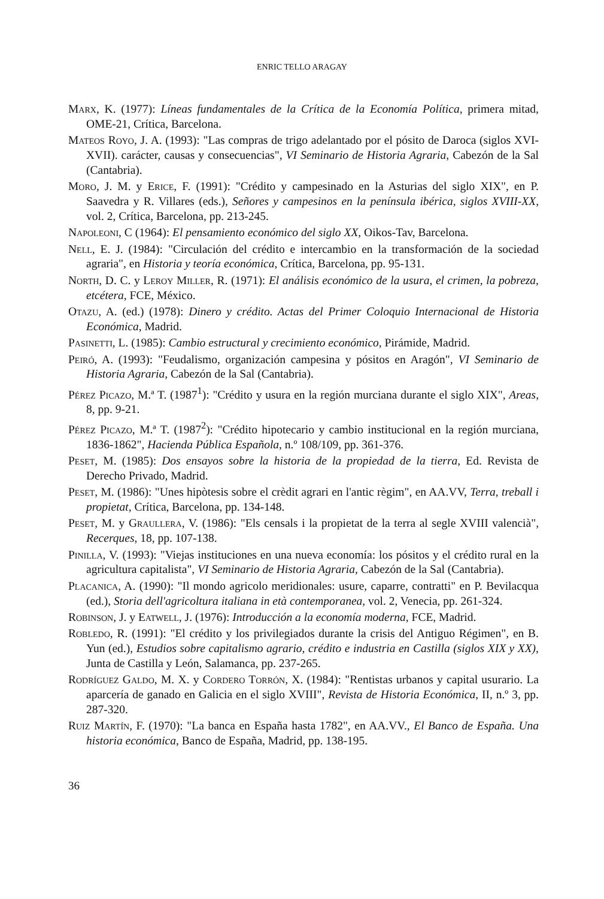ENRIC TELLO ARAGAY
Marx, K. (1977): Líneas fundamentales de la Crítica de la Economía Política, primera mitad, OME-21, Crítica, Barcelona.
Mateos Royo, J. A. (1993): "Las compras de trigo adelantado por el pósito de Daroca (siglos XVI-XVII). carácter, causas y consecuencias", VI Seminario de Historia Agraria, Cabezón de la Sal (Cantabria).
Moro, J. M. y Erice, F. (1991): "Crédito y campesinado en la Asturias del siglo XIX", en P. Saavedra y R. Villares (eds.), Señores y campesinos en la península ibérica, siglos XVIII-XX, vol. 2, Crítica, Barcelona, pp. 213-245.
Napoleoni, C (1964): El pensamiento económico del siglo XX, Oikos-Tav, Barcelona.
Nell, E. J. (1984): "Circulación del crédito e intercambio en la transformación de la sociedad agraria", en Historia y teoría económica, Crítica, Barcelona, pp. 95-131.
North, D. C. y Leroy Miller, R. (1971): El análisis económico de la usura, el crimen, la pobreza, etcétera, FCE, México.
Otazu, A. (ed.) (1978): Dinero y crédito. Actas del Primer Coloquio Internacional de Historia Económica, Madrid.
Pasinetti, L. (1985): Cambio estructural y crecimiento económico, Pirámide, Madrid.
Peiró, A. (1993): "Feudalismo, organización campesina y pósitos en Aragón", VI Seminario de Historia Agraria, Cabezón de la Sal (Cantabria).
Pérez Picazo, M.ª T. (1987<sup>1</sup>): "Crédito y usura en la región murciana durante el siglo XIX", Areas, 8, pp. 9-21.
Pérez Picazo, M.ª T. (1987<sup>2</sup>): "Crédito hipotecario y cambio institucional en la región murciana, 1836-1862", Hacienda Pública Española, n.º 108/109, pp. 361-376.
Peset, M. (1985): Dos ensayos sobre la historia de la propiedad de la tierra, Ed. Revista de Derecho Privado, Madrid.
Peset, M. (1986): "Unes hipòtesis sobre el crèdit agrari en l'antic règim", en AA.VV, Terra, treball i propietat, Crítica, Barcelona, pp. 134-148.
Peset, M. y Graullera, V. (1986): "Els censals i la propietat de la terra al segle XVIII valencià", Recerques, 18, pp. 107-138.
Pinilla, V. (1993): "Viejas instituciones en una nueva economía: los pósitos y el crédito rural en la agricultura capitalista", VI Seminario de Historia Agraria, Cabezón de la Sal (Cantabria).
Placanica, A. (1990): "Il mondo agricolo meridionales: usure, caparre, contratti" en P. Bevilacqua (ed.), Storia dell'agricoltura italiana in età contemporanea, vol. 2, Venecia, pp. 261-324.
Robinson, J. y Eatwell, J. (1976): Introducción a la economía moderna, FCE, Madrid.
Robledo, R. (1991): "El crédito y los privilegiados durante la crisis del Antiguo Régimen", en B. Yun (ed.), Estudios sobre capitalismo agrario, crédito e industria en Castilla (siglos XIX y XX), Junta de Castilla y León, Salamanca, pp. 237-265.
Rodríguez Galdo, M. X. y Cordero Torrón, X. (1984): "Rentistas urbanos y capital usurario. La aparcería de ganado en Galicia en el siglo XVIII", Revista de Historia Económica, II, n.º 3, pp. 287-320.
Ruiz Martín, F. (1970): "La banca en España hasta 1782", en AA.VV., El Banco de España. Una historia económica, Banco de España, Madrid, pp. 138-195.
36